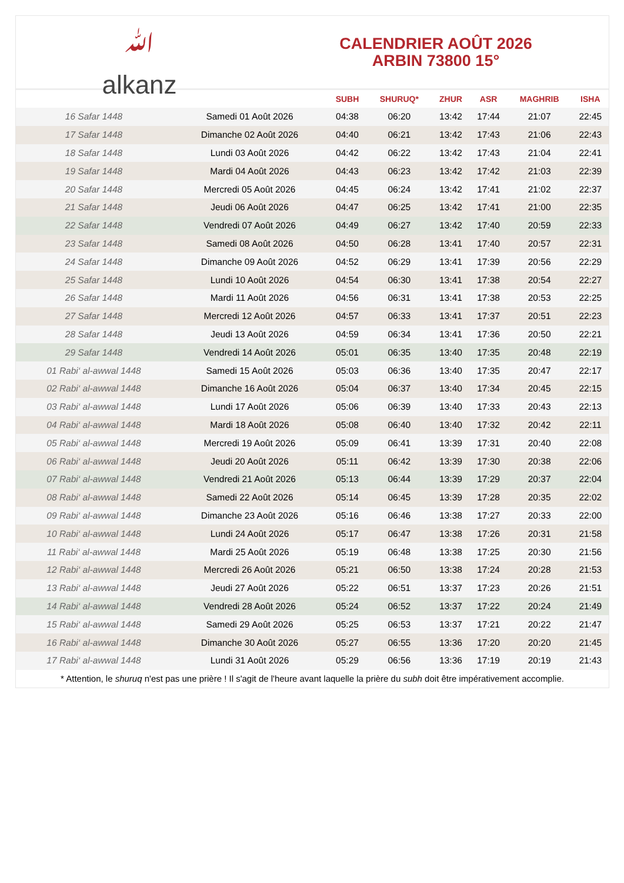ﷲ
alkanz
CALENDRIER AOÛT 2026
ARBIN 73800 15°
| | | SUBH | SHURUQ* | ZHUR | ASR | MAGHRIB | ISHA |
| --- | --- | --- | --- | --- | --- | --- | --- |
| 16 Safar 1448 | Samedi 01 Août 2026 | 04:38 | 06:20 | 13:42 | 17:44 | 21:07 | 22:45 |
| 17 Safar 1448 | Dimanche 02 Août 2026 | 04:40 | 06:21 | 13:42 | 17:43 | 21:06 | 22:43 |
| 18 Safar 1448 | Lundi 03 Août 2026 | 04:42 | 06:22 | 13:42 | 17:43 | 21:04 | 22:41 |
| 19 Safar 1448 | Mardi 04 Août 2026 | 04:43 | 06:23 | 13:42 | 17:42 | 21:03 | 22:39 |
| 20 Safar 1448 | Mercredi 05 Août 2026 | 04:45 | 06:24 | 13:42 | 17:41 | 21:02 | 22:37 |
| 21 Safar 1448 | Jeudi 06 Août 2026 | 04:47 | 06:25 | 13:42 | 17:41 | 21:00 | 22:35 |
| 22 Safar 1448 | Vendredi 07 Août 2026 | 04:49 | 06:27 | 13:42 | 17:40 | 20:59 | 22:33 |
| 23 Safar 1448 | Samedi 08 Août 2026 | 04:50 | 06:28 | 13:41 | 17:40 | 20:57 | 22:31 |
| 24 Safar 1448 | Dimanche 09 Août 2026 | 04:52 | 06:29 | 13:41 | 17:39 | 20:56 | 22:29 |
| 25 Safar 1448 | Lundi 10 Août 2026 | 04:54 | 06:30 | 13:41 | 17:38 | 20:54 | 22:27 |
| 26 Safar 1448 | Mardi 11 Août 2026 | 04:56 | 06:31 | 13:41 | 17:38 | 20:53 | 22:25 |
| 27 Safar 1448 | Mercredi 12 Août 2026 | 04:57 | 06:33 | 13:41 | 17:37 | 20:51 | 22:23 |
| 28 Safar 1448 | Jeudi 13 Août 2026 | 04:59 | 06:34 | 13:41 | 17:36 | 20:50 | 22:21 |
| 29 Safar 1448 | Vendredi 14 Août 2026 | 05:01 | 06:35 | 13:40 | 17:35 | 20:48 | 22:19 |
| 01 Rabi‘ al-awwal 1448 | Samedi 15 Août 2026 | 05:03 | 06:36 | 13:40 | 17:35 | 20:47 | 22:17 |
| 02 Rabi‘ al-awwal 1448 | Dimanche 16 Août 2026 | 05:04 | 06:37 | 13:40 | 17:34 | 20:45 | 22:15 |
| 03 Rabi‘ al-awwal 1448 | Lundi 17 Août 2026 | 05:06 | 06:39 | 13:40 | 17:33 | 20:43 | 22:13 |
| 04 Rabi‘ al-awwal 1448 | Mardi 18 Août 2026 | 05:08 | 06:40 | 13:40 | 17:32 | 20:42 | 22:11 |
| 05 Rabi‘ al-awwal 1448 | Mercredi 19 Août 2026 | 05:09 | 06:41 | 13:39 | 17:31 | 20:40 | 22:08 |
| 06 Rabi‘ al-awwal 1448 | Jeudi 20 Août 2026 | 05:11 | 06:42 | 13:39 | 17:30 | 20:38 | 22:06 |
| 07 Rabi‘ al-awwal 1448 | Vendredi 21 Août 2026 | 05:13 | 06:44 | 13:39 | 17:29 | 20:37 | 22:04 |
| 08 Rabi‘ al-awwal 1448 | Samedi 22 Août 2026 | 05:14 | 06:45 | 13:39 | 17:28 | 20:35 | 22:02 |
| 09 Rabi‘ al-awwal 1448 | Dimanche 23 Août 2026 | 05:16 | 06:46 | 13:38 | 17:27 | 20:33 | 22:00 |
| 10 Rabi‘ al-awwal 1448 | Lundi 24 Août 2026 | 05:17 | 06:47 | 13:38 | 17:26 | 20:31 | 21:58 |
| 11 Rabi‘ al-awwal 1448 | Mardi 25 Août 2026 | 05:19 | 06:48 | 13:38 | 17:25 | 20:30 | 21:56 |
| 12 Rabi‘ al-awwal 1448 | Mercredi 26 Août 2026 | 05:21 | 06:50 | 13:38 | 17:24 | 20:28 | 21:53 |
| 13 Rabi‘ al-awwal 1448 | Jeudi 27 Août 2026 | 05:22 | 06:51 | 13:37 | 17:23 | 20:26 | 21:51 |
| 14 Rabi‘ al-awwal 1448 | Vendredi 28 Août 2026 | 05:24 | 06:52 | 13:37 | 17:22 | 20:24 | 21:49 |
| 15 Rabi‘ al-awwal 1448 | Samedi 29 Août 2026 | 05:25 | 06:53 | 13:37 | 17:21 | 20:22 | 21:47 |
| 16 Rabi‘ al-awwal 1448 | Dimanche 30 Août 2026 | 05:27 | 06:55 | 13:36 | 17:20 | 20:20 | 21:45 |
| 17 Rabi‘ al-awwal 1448 | Lundi 31 Août 2026 | 05:29 | 06:56 | 13:36 | 17:19 | 20:19 | 21:43 |
* Attention, le shuruq n'est pas une prière ! Il s'agit de l'heure avant laquelle la prière du subh doit être impérativement accomplie.